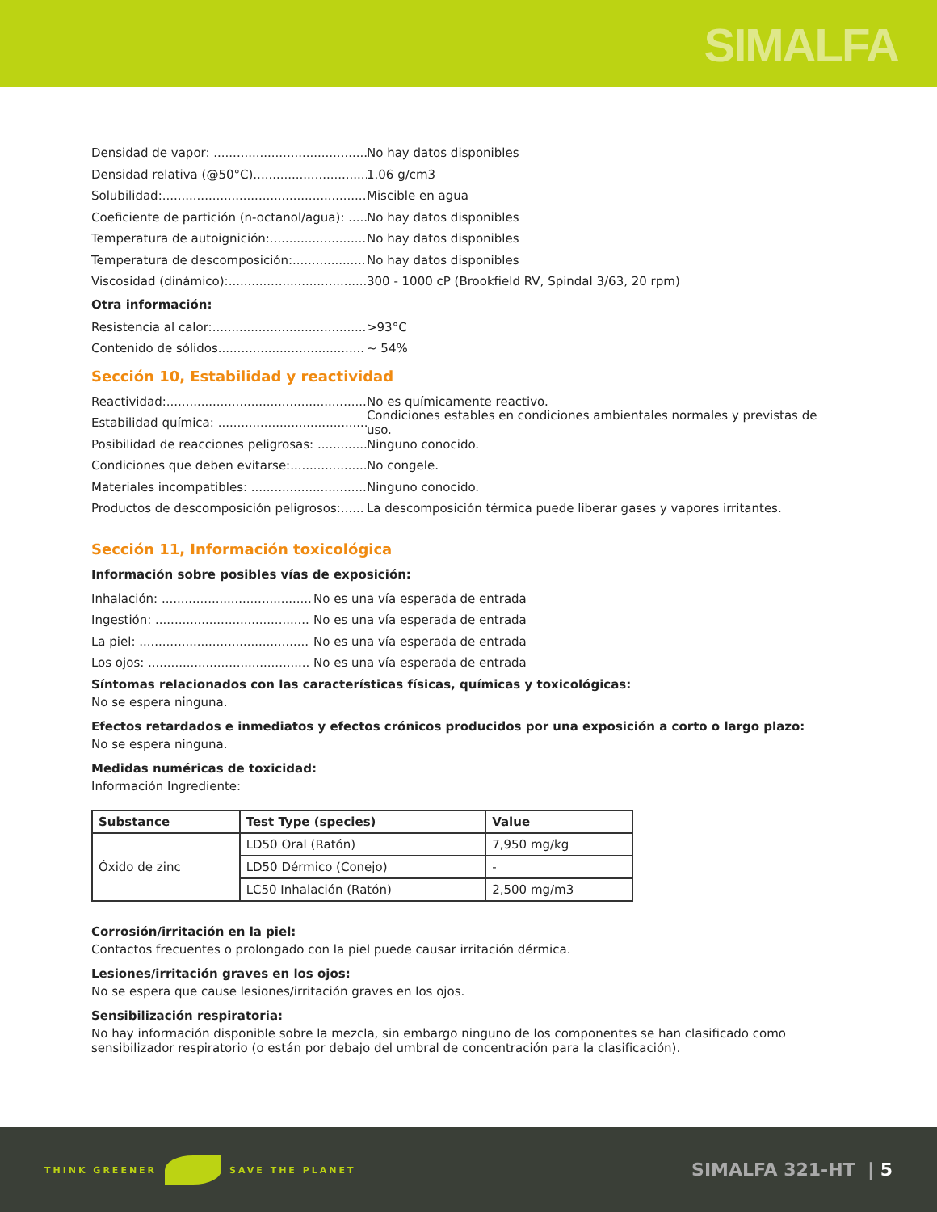SIMALFA
Densidad de vapor: ........................................ No hay datos disponibles
Densidad relativa (@50°C)............................... 1.06 g/cm3
Solubilidad:...................................................... Miscible en agua
Coeficiente de partición (n-octanol/agua): ...... No hay datos disponibles
Temperatura de autoignición:........................... No hay datos disponibles
Temperatura de descomposición:................... No hay datos disponibles
Viscosidad (dinámico):.................................... 300 - 1000 cP (Brookfield RV, Spindal 3/63, 20 rpm)
Otra información:
Resistencia al calor:........................................ >93°C
Contenido de sólidos...................................... ~ 54%
Sección 10, Estabilidad y reactividad
Reactividad:..................................................... No es químicamente reactivo.
Estabilidad química: ........................................ Condiciones estables en condiciones ambientales normales y previstas de uso.
Posibilidad de reacciones peligrosas: ............. Ninguno conocido.
Condiciones que deben evitarse:..................... No congele.
Materiales incompatibles: ............................... Ninguno conocido.
Productos de descomposición peligrosos:...... La descomposición térmica puede liberar gases y vapores irritantes.
Sección 11, Información toxicológica
Información sobre posibles vías de exposición:
Inhalación: ....................................... No es una vía esperada de entrada
Ingestión: ........................................ No es una vía esperada de entrada
La piel: ............................................ No es una vía esperada de entrada
Los ojos: .......................................... No es una vía esperada de entrada
Síntomas relacionados con las características físicas, químicas y toxicológicas:
No se espera ninguna.
Efectos retardados e inmediatos y efectos crónicos producidos por una exposición a corto o largo plazo:
No se espera ninguna.
Medidas numéricas de toxicidad:
Información Ingrediente:
| Substance | Test Type (species) | Value |
| --- | --- | --- |
| Óxido de zinc | LD50 Oral (Ratón) | 7,950 mg/kg |
| | LD50 Dérmico (Conejo) | - |
| | LC50 Inhalación (Ratón) | 2,500 mg/m3 |
Corrosión/irritación en la piel:
Contactos frecuentes o prolongado con la piel puede causar irritación dérmica.
Lesiones/irritación graves en los ojos:
No se espera que cause lesiones/irritación graves en los ojos.
Sensibilización respiratoria:
No hay información disponible sobre la mezcla, sin embargo ninguno de los componentes se han clasificado como sensibilizador respiratorio (o están por debajo del umbral de concentración para la clasificación).
THINK GREENER SAVE THE PLANET
SIMALFA 321-HT | 5